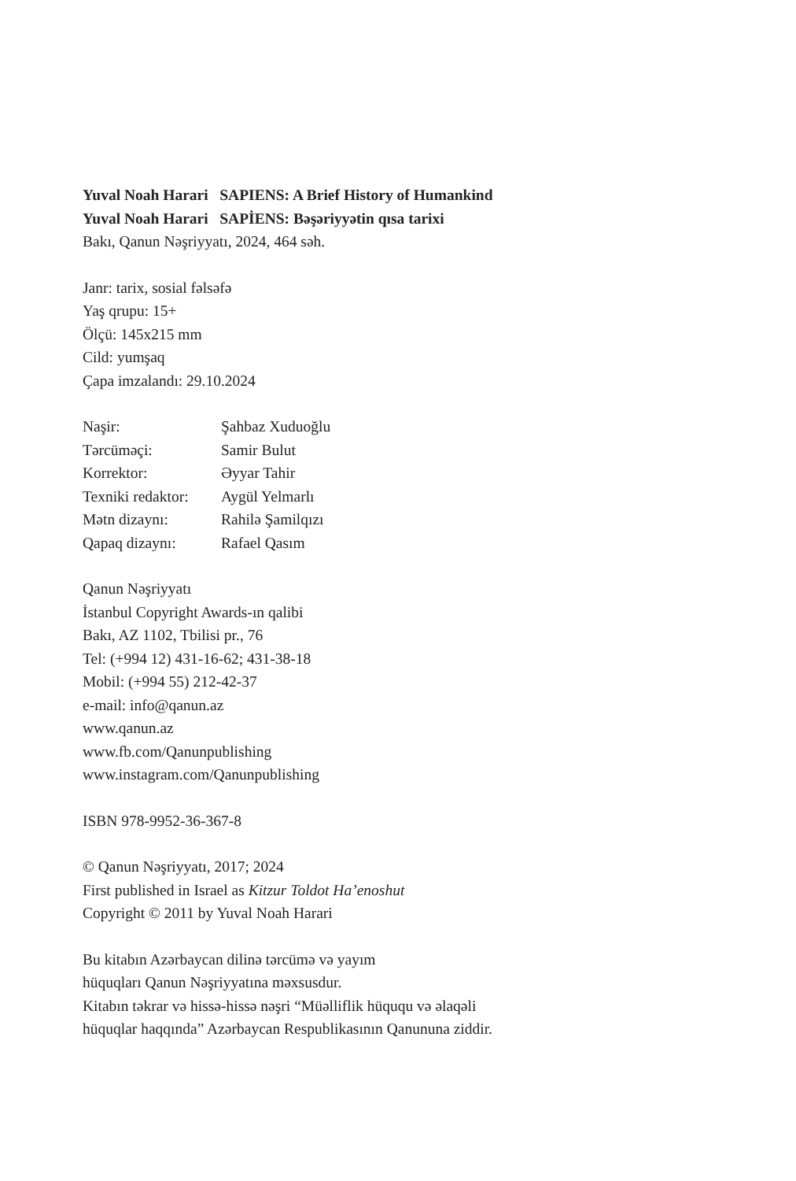Yuval Noah Harari SAPIENS: A Brief History of Humankind
Yuval Noah Harari SAPİENS: Bəşəriyyətin qısa tarixi
Bakı, Qanun Nəşriyyatı, 2024, 464 səh.
Janr: tarix, sosial fəlsəfə
Yaş qrupu: 15+
Ölçü: 145x215 mm
Cild: yumşaq
Çapa imzalandı: 29.10.2024
Naşir: Şahbaz Xuduoğlu
Tərcüməçi: Samir Bulut
Korrektor: Əyyar Tahir
Texniki redaktor: Aygül Yelmarlı
Mətn dizaynı: Rahilə Şamilqızı
Qapaq dizaynı: Rafael Qasım
Qanun Nəşriyyatı
İstanbul Copyright Awards-ın qalibi
Bakı, AZ 1102, Tbilisi pr., 76
Tel: (+994 12) 431-16-62; 431-38-18
Mobil: (+994 55) 212-42-37
e-mail: info@qanun.az
www.qanun.az
www.fb.com/Qanunpublishing
www.instagram.com/Qanunpublishing
ISBN 978-9952-36-367-8
© Qanun Nəşriyyatı, 2017; 2024
First published in Israel as Kitzur Toldot Ha’enoshut
Copyright © 2011 by Yuval Noah Harari
Bu kitabın Azərbaycan dilinə tərcümə və yayım
hüquqları Qanun Nəşriyyatına məxsusdur.
Kitabın təkrar və hissə-hissə nəşri “Müəlliflik hüququ və əlaqəli
hüquqlar haqqında” Azərbaycan Respublikasının Qanununa ziddir.